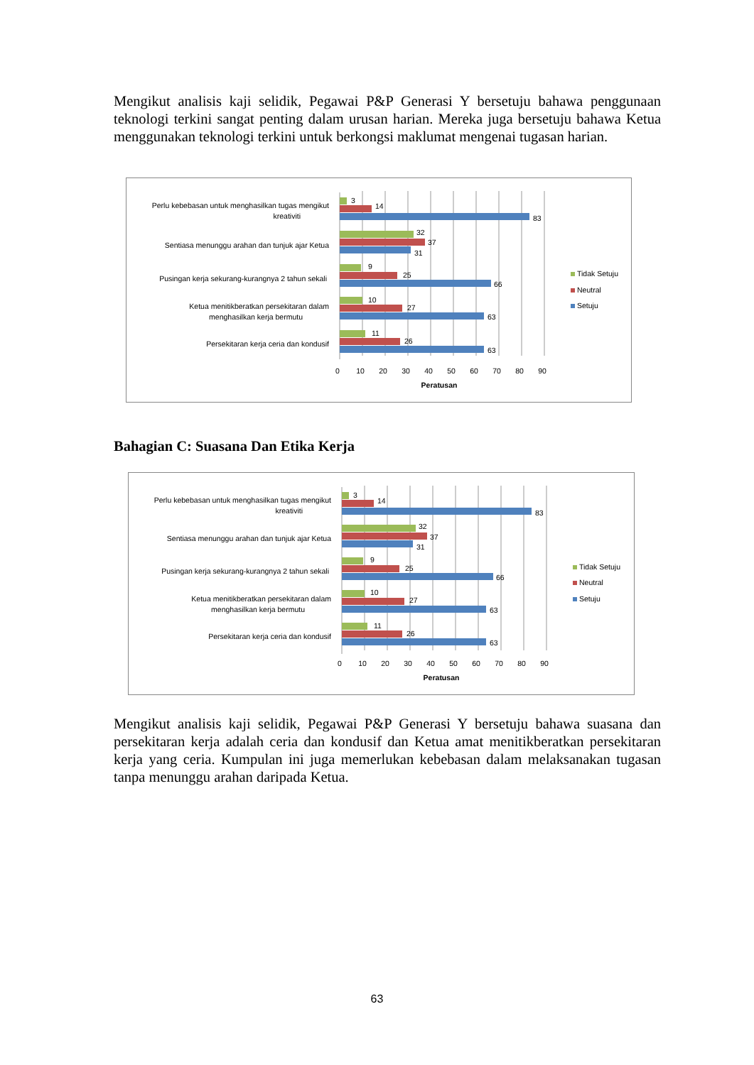Mengikut analisis kaji selidik, Pegawai P&P Generasi Y bersetuju bahawa penggunaan teknologi terkini sangat penting dalam urusan harian. Mereka juga bersetuju bahawa Ketua menggunakan teknologi terkini untuk berkongsi maklumat mengenai tugasan harian.
Perlu kebebasan untuk menghasilkan tugas mengikut
kreativiti
Sentiasa menunggu arahan dan tunjuk ajar Ketua
Pusingan kerja sekurang-kurangnya 2 tahun sekali
Ketua menitikberatkan persekitaran dalam
menghasilkan kerja bermutu
Persekitaran kerja ceria dan kondusif
3
14
83
32
37
31
9
25
66
10
27
63
11
26
63
0
10
20
30
40
50
60
70
80
90
Peratusan
Tidak Setuju
Neutral
Setuju
Bahagian C: Suasana Dan Etika Kerja
Perlu kebebasan untuk menghasilkan tugas mengikut
kreativiti
Sentiasa menunggu arahan dan tunjuk ajar Ketua
Pusingan kerja sekurang-kurangnya 2 tahun sekali
Ketua menitikberatkan persekitaran dalam
menghasilkan kerja bermutu
Persekitaran kerja ceria dan kondusif
3
14
83
32
37
31
9
25
66
10
27
63
11
26
63
0
10
20
30
40
50
60
70
80
90
Peratusan
Tidak Setuju
Neutral
Setuju
Mengikut analisis kaji selidik, Pegawai P&P Generasi Y bersetuju bahawa suasana dan persekitaran kerja adalah ceria dan kondusif dan Ketua amat menitikberatkan persekitaran kerja yang ceria. Kumpulan ini juga memerlukan kebebasan dalam melaksanakan tugasan tanpa menunggu arahan daripada Ketua.
63